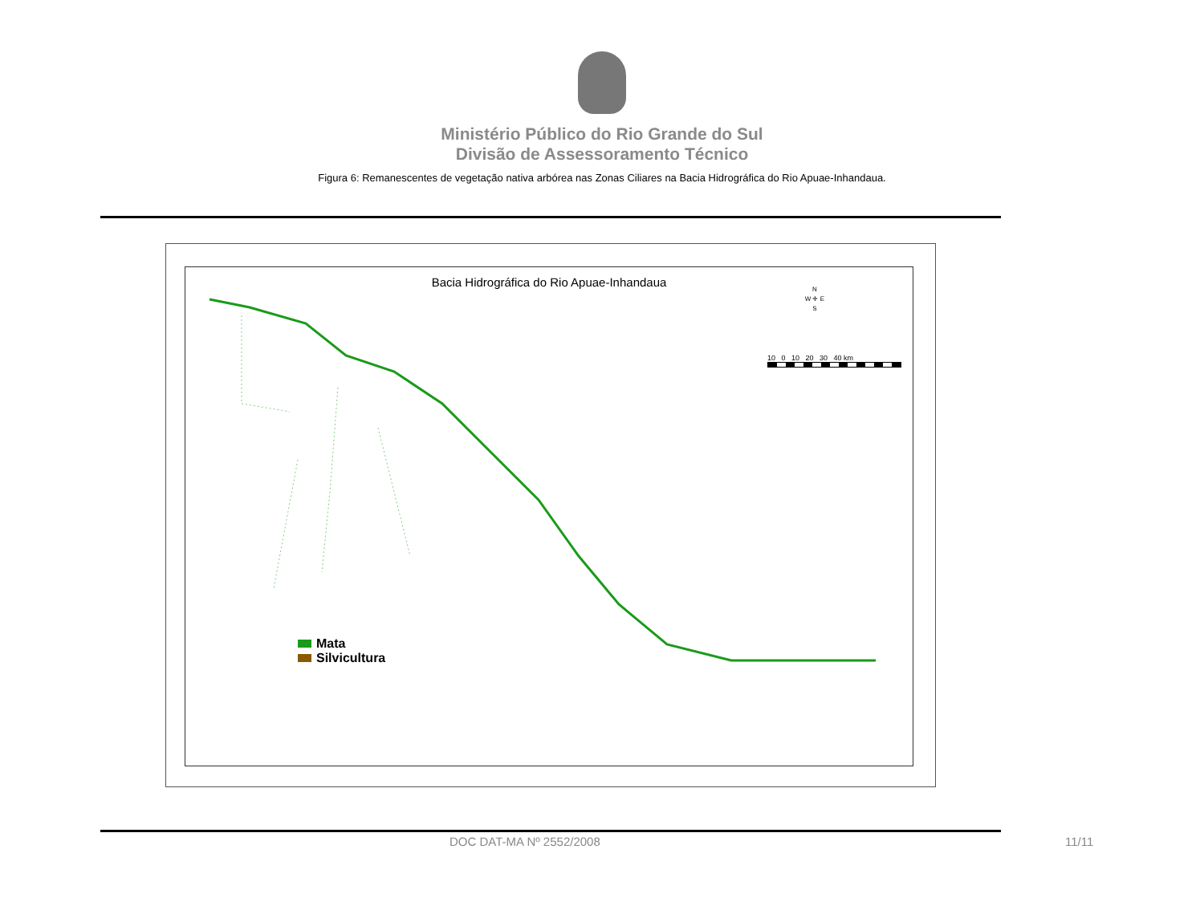Ministério Público do Rio Grande do Sul
Divisão de Assessoramento Técnico
Figura 6: Remanescentes de vegetação nativa arbórea nas Zonas Ciliares na Bacia Hidrográfica do Rio Apuae-Inhandaua.
Bacia Hidrográfica do Rio Apuae-Inhandaua
N
W ✛ E
S
10 0 10 20 30 40 km
Mata
Silvicultura
DOC DAT-MA Nº 2552/2008 11/11